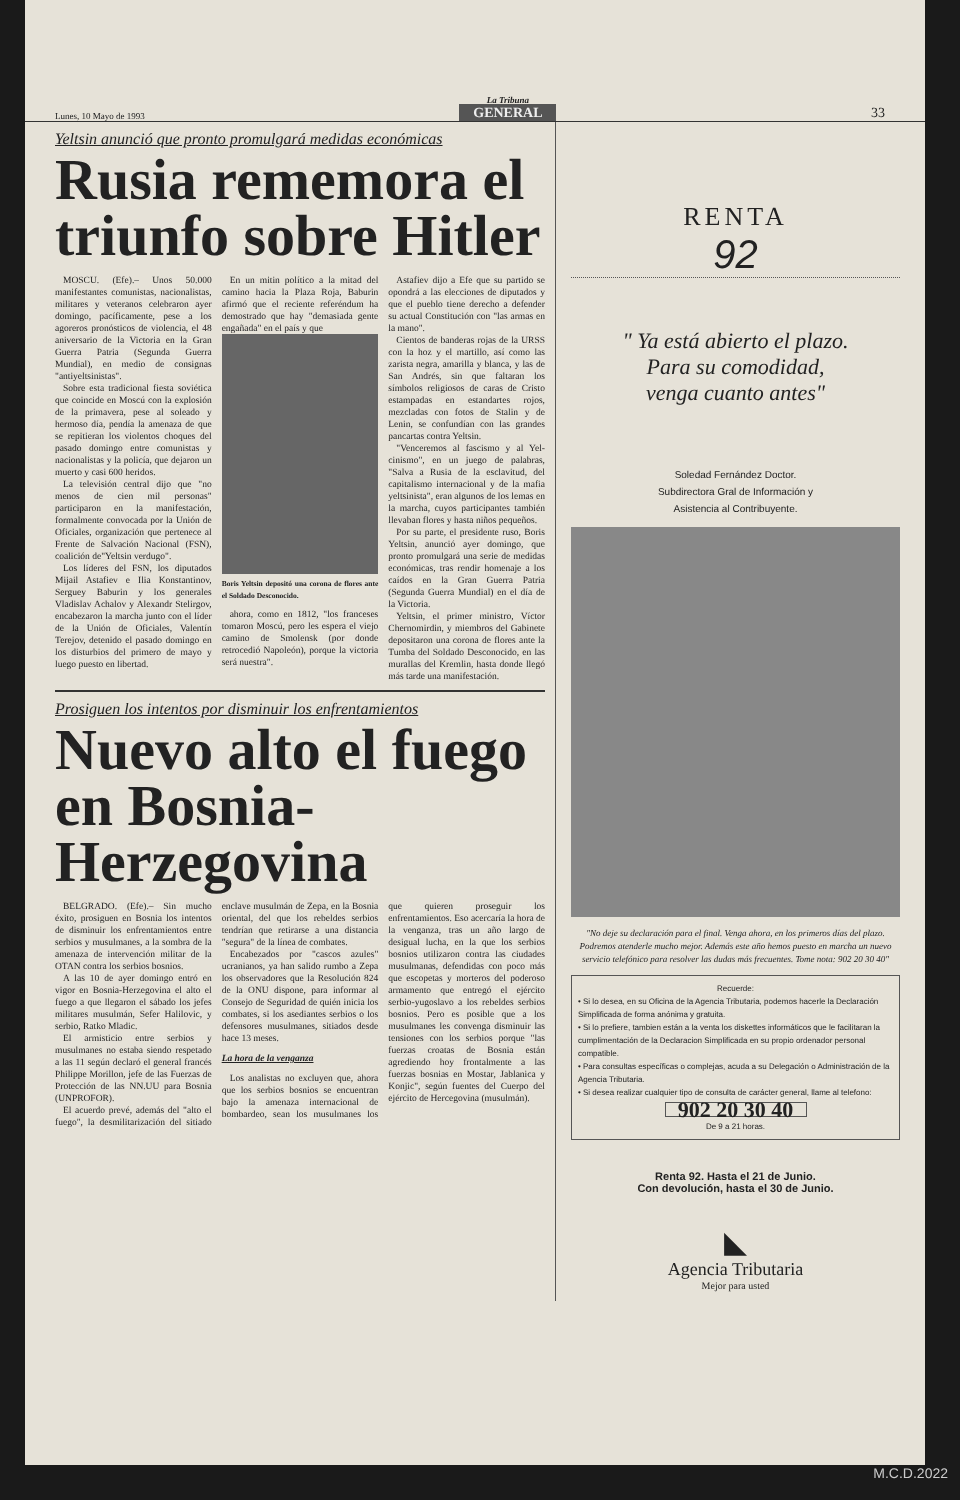Lunes, 10 Mayo de 1993 La Tribuna
GENERAL 33
Yeltsin anunció que pronto promulgará medidas económicas
Rusia rememora el triunfo sobre Hitler
MOSCU. (Efe).– Unos 50.000 manifestantes comunistas, nacionalistas, militares y veteranos celebraron ayer domingo, pacíficamente, pese a los agoreros pronósticos de violencia, el 48 aniversario de la Victoria en la Gran Guerra Patria (Segunda Guerra Mundial), en medio de consignas "antiyeltsinistas".
Sobre esta tradicional fiesta soviética que coincide en Moscú con la explosión de la primavera, pese al soleado y hermoso día, pendía la amenaza de que se repitieran los violentos choques del pasado domingo entre comunistas y nacionalistas y la policía, que dejaron un muerto y casi 600 heridos.
La televisión central dijo que "no menos de cien mil personas" participaron en la manifestación, formalmente convocada por la Unión de Oficiales, organización que pertenece al Frente de Salvación Nacional (FSN), coalición de"Yeltsin verdugo".
Los líderes del FSN, los diputados Mijail Astafiev e Ilia Konstantinov, Serguey Baburin y los generales Vladislav Achalov y Alexandr Stelirgov, encabezaron la marcha junto con el líder de la Unión de Oficiales, Valentín Terejov, detenido el pasado domingo en los disturbios del primero de mayo y luego puesto en libertad.
En un mitin político a la mitad del camino hacia la Plaza Roja, Baburin afirmó que el reciente referéndum ha demostrado que hay "demasiada gente engañada" en el país y que
Boris Yeltsin depositó una corona de flores ante el Soldado Desconocido.
ahora, como en 1812, "los franceses tomaron Moscú, pero les espera el viejo camino de Smolensk (por donde retrocedió Napoleón), porque la victoria será nuestra".
Astafiev dijo a Efe que su partido se opondrá a las elecciones de diputados y que el pueblo tiene derecho a defender su actual Constitución con "las armas en la mano".
Cientos de banderas rojas de la URSS con la hoz y el martillo, así como las zarista negra, amarilla y blanca, y las de San Andrés, sin que faltaran los símbolos religiosos de caras de Cristo estampadas en estandartes rojos, mezcladas con fotos de Stalin y de Lenin, se confundían con las grandes pancartas contra Yeltsin.
"Venceremos al fascismo y al Yel-cinismo", en un juego de palabras, "Salva a Rusia de la esclavitud, del capitalismo internacional y de la mafia yeltsinista", eran algunos de los lemas en la marcha, cuyos participantes también llevaban flores y hasta niños pequeños.
Por su parte, el presidente ruso, Boris Yeltsin, anunció ayer domingo, que pronto promulgará una serie de medidas económicas, tras rendir homenaje a los caídos en la Gran Guerra Patria (Segunda Guerra Mundial) en el día de la Victoria.
Yeltsin, el primer ministro, Víctor Chernomirdin, y miembros del Gabinete depositaron una corona de flores ante la Tumba del Soldado Desconocido, en las murallas del Kremlin, hasta donde llegó más tarde una manifestación.
Prosiguen los intentos por disminuir los enfrentamientos
Nuevo alto el fuego en Bosnia-Herzegovina
BELGRADO. (Efe).– Sin mucho éxito, prosiguen en Bosnia los intentos de disminuir los enfrentamientos entre serbios y musulmanes, a la sombra de la amenaza de intervención militar de la OTAN contra los serbios bosnios.
A las 10 de ayer domingo entró en vigor en Bosnia-Herzegovina el alto el fuego a que llegaron el sábado los jefes militares musulmán, Sefer Halilovic, y serbio, Ratko Mladic.
El armisticio entre serbios y musulmanes no estaba siendo respetado a las 11 según declaró el general francés Philippe Morillon, jefe de las Fuerzas de Protección de las NN.UU para Bosnia (UNPROFOR).
El acuerdo prevé, además del "alto el fuego", la desmilitarización del sitiado enclave musulmán de Zepa, en la Bosnia oriental, del que los rebeldes serbios tendrían que retirarse a una distancia "segura" de la línea de combates.
Encabezados por "cascos azules" ucranianos, ya han salido rumbo a Zepa los observadores que la Resolución 824 de la ONU dispone, para informar al Consejo de Seguridad de quién inicia los combates, si los asediantes serbios o los defensores musulmanes, sitiados desde hace 13 meses.
La hora de la venganza
Los analistas no excluyen que, ahora que los serbios bosnios se encuentran bajo la amenaza internacional de bombardeo, sean los musulmanes los que quieren proseguir los enfrentamientos. Eso acercaría la hora de la venganza, tras un año largo de desigual lucha, en la que los serbios bosnios utilizaron contra las ciudades musulmanas, defendidas con poco más que escopetas y morteros del poderoso armamento que entregó el ejército serbio-yugoslavo a los rebeldes serbios bosnios. Pero es posible que a los musulmanes les convenga disminuir las tensiones con los serbios porque "las fuerzas croatas de Bosnia están agrediendo hoy frontalmente a las fuerzas bosnias en Mostar, Jablanica y Konjic", según fuentes del Cuerpo del ejército de Hercegovina (musulmán).
RENTA
92
" Ya está abierto el plazo.
Para su comodidad,
venga cuanto antes"
Soledad Fernández Doctor.
Subdirectora Gral de Información y
Asistencia al Contribuyente.
"No deje su declaración para el final. Venga ahora, en los primeros días del plazo. Podremos atenderle mucho mejor. Además este año hemos puesto en marcha un nuevo servicio telefónico para resolver las dudas más frecuentes. Tome nota: 902 20 30 40"
Recuerde:
• Si lo desea, en su Oficina de la Agencia Tributaria, podemos hacerle la Declaración Simplificada de forma anónima y gratuita.
• Si lo prefiere, tambien están a la venta los diskettes informáticos que le facilitaran la cumplimentación de la Declaracion Simplificada en su propio ordenador personal compatible.
• Para consultas específicas o complejas, acuda a su Delegación o Administración de la Agencia Tributaria.
• Si desea realizar cualquier tipo de consulta de carácter general, llame al telefono:
902 20 30 40
De 9 a 21 horas.
Renta 92. Hasta el 21 de Junio.
Con devolución, hasta el 30 de Junio.
◣
Agencia Tributaria
Mejor para usted
M.C.D.2022